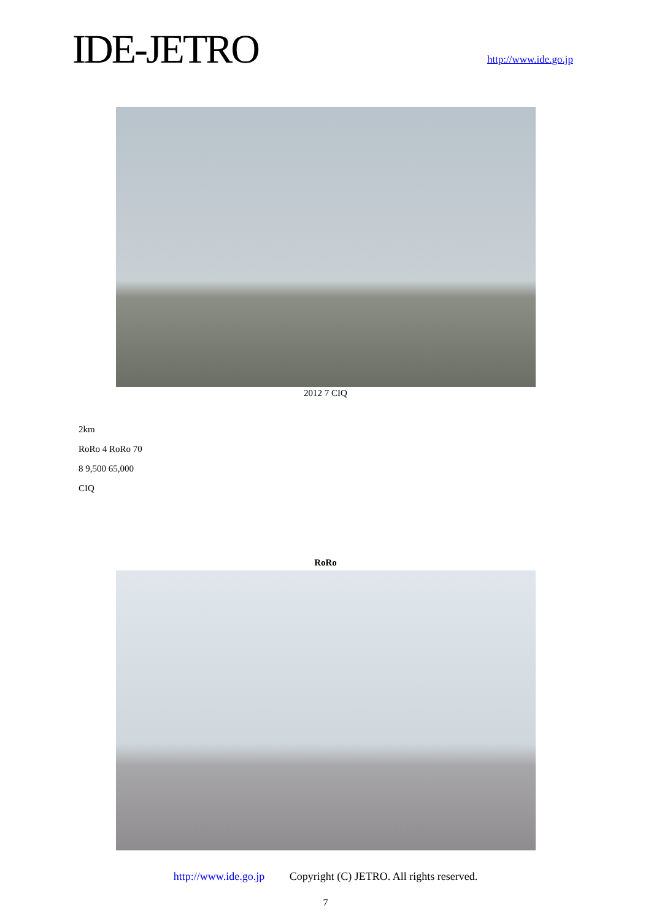IDE-JETRO http://www.ide.go.jp
2012 7 CIQ
2km
RoRo 4 RoRo 70
8 9,500 65,000
CIQ
RoRo
http://www.ide.go.jp Copyright (C) JETRO. All rights reserved.
7